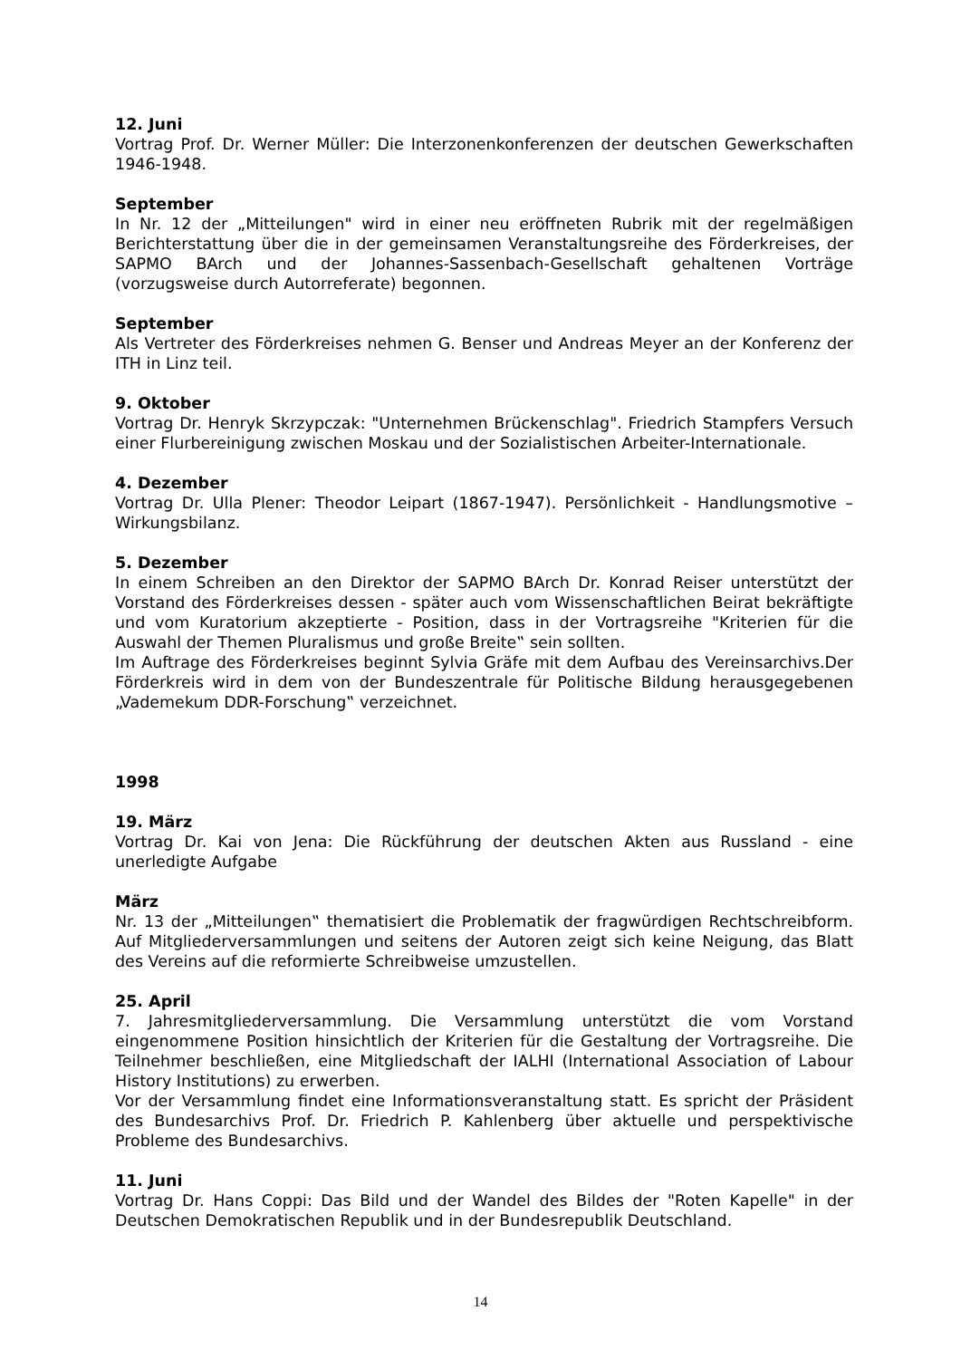12. Juni
Vortrag Prof. Dr. Werner Müller: Die Interzonenkonferenzen der deutschen Gewerkschaften 1946-1948.
September
In Nr. 12 der „Mitteilungen" wird in einer neu eröffneten Rubrik mit der regelmäßigen Berichterstattung über die in der gemeinsamen Veranstaltungsreihe des Förderkreises, der SAPMO BArch und der Johannes-Sassenbach-Gesellschaft gehaltenen Vorträge (vorzugsweise durch Autorreferate) begonnen.
September
Als Vertreter des Förderkreises nehmen G. Benser und Andreas Meyer an der Konferenz der ITH in Linz teil.
9. Oktober
Vortrag Dr. Henryk Skrzypczak: "Unternehmen Brückenschlag". Friedrich Stampfers Versuch einer Flurbereinigung zwischen Moskau und der Sozialistischen Arbeiter-Internationale.
4. Dezember
Vortrag Dr. Ulla Plener: Theodor Leipart (1867-1947). Persönlichkeit - Handlungsmotive – Wirkungsbilanz.
5. Dezember
In einem Schreiben an den Direktor der SAPMO BArch Dr. Konrad Reiser unterstützt der Vorstand des Förderkreises dessen - später auch vom Wissenschaftlichen Beirat bekräftigte und vom Kuratorium akzeptierte - Position, dass in der Vortragsreihe "Kriterien für die Auswahl der Themen Pluralismus und große Breite‟ sein sollten.
Im Auftrage des Förderkreises beginnt Sylvia Gräfe mit dem Aufbau des Vereinsarchivs.Der Förderkreis wird in dem von der Bundeszentrale für Politische Bildung herausgegebenen „Vademekum DDR-Forschung‟ verzeichnet.
1998
19. März
Vortrag Dr. Kai von Jena: Die Rückführung der deutschen Akten aus Russland - eine unerledigte Aufgabe
März
Nr. 13 der „Mitteilungen‟ thematisiert die Problematik der fragwürdigen Rechtschreibform. Auf Mitgliederversammlungen und seitens der Autoren zeigt sich keine Neigung, das Blatt des Vereins auf die reformierte Schreibweise umzustellen.
25. April
7. Jahresmitgliederversammlung. Die Versammlung unterstützt die vom Vorstand eingenommene Position hinsichtlich der Kriterien für die Gestaltung der Vortragsreihe. Die Teilnehmer beschließen, eine Mitgliedschaft der IALHI (International Association of Labour History Institutions) zu erwerben.
Vor der Versammlung findet eine Informationsveranstaltung statt. Es spricht der Präsident des Bundesarchivs Prof. Dr. Friedrich P. Kahlenberg über aktuelle und perspektivische Probleme des Bundesarchivs.
11. Juni
Vortrag Dr. Hans Coppi: Das Bild und der Wandel des Bildes der "Roten Kapelle" in der Deutschen Demokratischen Republik und in der Bundesrepublik Deutschland.
14